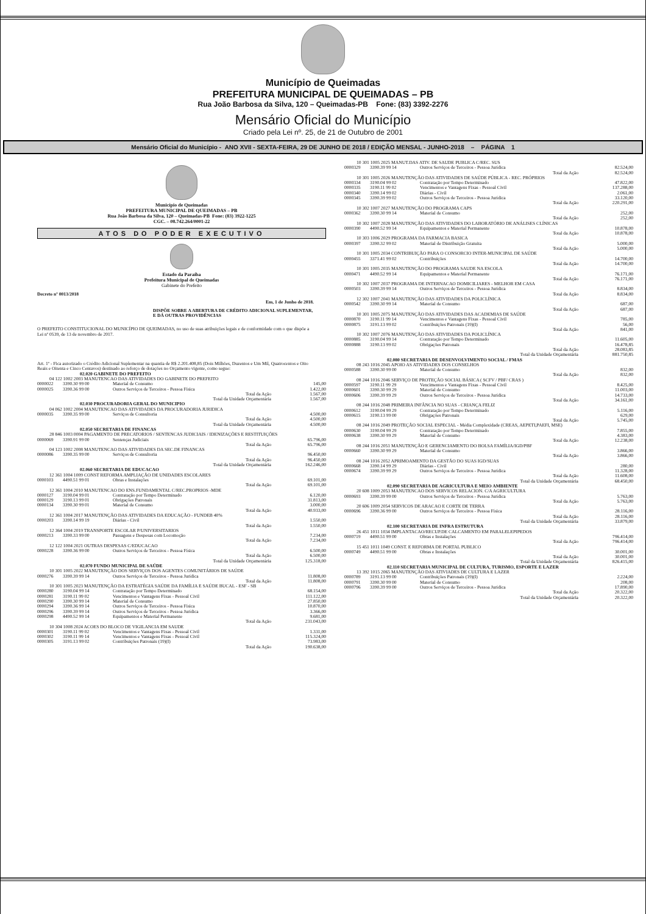Município de Queimadas
PREFEITURA MUNICIPAL DE QUEIMADAS – PB
Rua João Barbosa da Silva, 120 – Queimadas-PB Fone: (83) 3392-2276
Mensário Oficial do Município
Criado pela Lei nº. 25, de 21 de Outubro de 2001
Mensário Oficial do Município - ANO XVII - SEXTA-FEIRA, 29 DE JUNHO DE 2018 / EDIÇÃO MENSAL - JUNHO-2018 – PÁGINA 1
Município de Queimadas
PREFEITURA MUNICIPAL DE QUEIMADAS – PB
Rua João Barbosa da Silva, 120 – Queimadas-PB Fone: (83) 3922-1225
CGC. – 08.742.264/0001-22
ATOS DO PODER EXECUTIVO
Estado da Paraíba
Prefeitura Municipal de Queimadas
Gabinete do Prefeito
Decreto nº 0013/2018
Em, 1 de Junho de 2018.
DISPÕE SOBRE A ABERTURA DE CRÉDITO ADICIONAL SUPLEMENTAR, E DÁ OUTRAS PROVIDÊNCIAS
O PREFEITO CONSTITUCIONAL DO MUNICÍPIO DE QUEIMADAS, no uso de suas atribuições legais e de conformidade com o que dispõe a Lei nº 0539, de 13 de novembro de 2017.
Art. 1º - Fica autorizado o Crédito Adicional Suplementar na quantia de R$ 2.201.408,85 (Dois Milhões, Duzentos e Um Mil, Quatrocentos e Oito Reais e Oitenta e Cinco Centavos) destinado ao reforço de dotações no Orçamento vigente, como segue:
| 02.020 GABINETE DO PREFEITO | | | |
| 04 122 1002 2003 MANUTENCAO DAS ATIVIDADES DO GABINETE DO PREFEITO | | | |
| 0000022 | 3390.30 99 00 | Material de Consumo | 145,00 |
| 0000025 | 3390.36 99 00 | Outros Serviços de Terceiros - Pessoa Física | 1.422,00 |
| Total da Ação | | | 1.567,00 |
| Total da Unidade Orçamentária | | | 1.567,00 |
| 02.030 PROCURADORIA GERAL DO MUNICIPIO | | | |
| 04 062 1002 2004 MANUTENCAO DAS ATIVIDADES DA PROCURADORIA JURIDICA | | | |
| 0000035 | 3390.35 99 00 | Serviços de Consultoria | 4.500,00 |
| Total da Ação | | | 4.500,00 |
| Total da Unidade Orçamentária | | | 4.500,00 |
| 02.050 SECRETARIA DE FINANCAS | | | |
| 28 846 1003 0004 PAGAMENTO DE PRECATORIOS / SENTENCAS JUDICIAIS / IDENIZAÇÕES E RESTITUIÇÕES | | | |
| 0000069 | 3390.91 99 00 | Sentenças Judiciais | 65.796,00 |
| Total da Ação | | | 65.796,00 |
| 04 123 1002 2008 MANUTENCAO DAS ATIVIDADES DA SEC.DE FINANCAS | | | |
| 0000086 | 3390.35 99 00 | Serviços de Consultoria | 96.450,00 |
| Total da Ação | | | 96.450,00 |
| Total da Unidade Orçamentária | | | 162.246,00 |
| 02.060 SECRETARIA DE EDUCACAO | | | |
| 12 361 1004 1009 CONST REFORMA AMPLIAÇÃO DE UNIDADES ESCOLARES | | | |
| 0000103 | 4490.51 99 01 | Obras e Instalações | 69.101,00 |
| Total da Ação | | | 69.101,00 |
| 12 361 1004 2010 MANUTENCAO DO ENS.FUNDAMENTAL C/REC.PROPRIOS -MDE | | | |
| 0000127 | 3190.04 99 01 | Contratação por Tempo Determinado | 6.120,00 |
| 0000129 | 3190.13 99 01 | Obrigações Patronais | 31.813,00 |
| 0000134 | 3390.30 99 01 | Material de Consumo | 3.000,00 |
| Total da Ação | | | 40.933,00 |
| 12 361 1004 2017 MANUTENÇÃO DAS ATIVIDADES DA EDUCAÇÃO - FUNDEB 40% | | | |
| 0000203 | 3390.14 99 19 | Diárias - Civil | 1.550,00 |
| Total da Ação | | | 1.550,00 |
| 12 364 1004 2019 TRANSPORTE ESCOLAR P/UNIVERSITARIOS | | | |
| 0000213 | 3390.33 99 00 | Passagens e Despesas com Locomoção | 7.234,00 |
| Total da Ação | | | 7.234,00 |
| 12 122 1004 2021 OUTRAS DESPESAS C/EDUCACAO | | | |
| 0000228 | 3390.36 99 00 | Outros Serviços de Terceiros - Pessoa Física | 6.500,00 |
| Total da Ação | | | 6.500,00 |
| Total da Unidade Orçamentária | | | 125.318,00 |
| 02.070 FUNDO MUNICIPAL DE SAÚDE | | | |
| 10 301 1005 2022 MANUTENÇÃO DOS SERVIÇOS DOS AGENTES COMUNITÁRIOS DE SAÚDE | | | |
| 0000276 | 3390.39 99 14 | Outros Serviços de Terceiros - Pessoa Jurídica | 11.808,00 |
| Total da Ação | | | 11.808,00 |
| 10 301 1005 2023 MANUTENÇÃO DA ESTRATÉGIA SAÚDE DA FAMÍLIA E SAÚDE BUCAL - ESF - SB | | | |
| 0000280 | 3190.04 99 14 | Contratação por Tempo Determinado | 68.154,00 |
| 0000281 | 3190.11 99 02 | Vencimentos e Vantagens Fixas - Pessoal Civil | 111.122,00 |
| 0000290 | 3390.30 99 14 | Material de Consumo | 27.850,00 |
| 0000294 | 3390.36 99 14 | Outros Serviços de Terceiros - Pessoa Física | 10.870,00 |
| 0000296 | 3390.39 99 14 | Outros Serviços de Terceiros - Pessoa Jurídica | 3.366,00 |
| 0000298 | 4490.52 99 14 | Equipamentos e Material Permanente | 9.681,00 |
| Total da Ação | | | 231.043,00 |
| 10 304 1008 2024 ACOES DO BLOCO DE VIGILANCIA EM SAUDE | | | |
| 0000301 | 3190.11 99 02 | Vencimentos e Vantagens Fixas - Pessoal Civil | 1.331,00 |
| 0000302 | 3190.11 99 14 | Vencimentos e Vantagens Fixas - Pessoal Civil | 115.324,00 |
| 0000305 | 3191.13 99 02 | Contribuições Patronais (19)(I) | 73.983,00 |
| Total da Ação | | | 190.638,00 |
| 10 301 1005 2025 MANUT.DAS ATIV. DE SAUDE PUBLICA C/REC. SUS | | | |
| 0000329 | 3390.39 99 14 | Outros Serviços de Terceiros - Pessoa Jurídica | 82.524,00 |
| Total da Ação | | | 82.524,00 |
| 10 301 1005 2026 MANUTENÇÃO DAS ATIVIDADES DE SAÚDE PÚBLICA - REC. PRÓPRIOS | | | |
| 0000334 | 3190.04 99 02 | Contratação por Tempo Determinado | 47.822,00 |
| 0000335 | 3190.11 99 02 | Vencimentos e Vantagens Fixas - Pessoal Civil | 137.288,00 |
| 0000340 | 3390.14 99 02 | Diárias - Civil | 2.061,00 |
| 0000345 | 3390.39 99 02 | Outros Serviços de Terceiros - Pessoa Jurídica | 33.120,00 |
| Total da Ação | | | 220.291,00 |
| 10 302 1007 2027 MANUTENÇÃO DO PROGRAMA CAPS | | | |
| 0000362 | 3390.30 99 14 | Material de Consumo | 252,00 |
| Total da Ação | | | 252,00 |
| 10 302 1007 2028 MANUTENÇÃO DAS ATIVIDADES DO LABORATÓRIO DE ANÁLISES CLÍNICAS | | | |
| 0000390 | 4490.52 99 14 | Equipamentos e Material Permanente | 10.878,00 |
| Total da Ação | | | 10.878,00 |
| 10 303 1006 2029 PROGRAMA DA FARMACIA BASICA | | | |
| 0000397 | 3390.32 99 02 | Material de Distribuição Gratuita | 5.000,00 |
| Total da Ação | | | 5.000,00 |
| 10 301 1005 2034 CONTRIBUIÇÃO PARA O CONSORCIO INTER-MUNICIPAL DE SAÚDE | | | |
| 0000455 | 3371.41 99 02 | Contribuições | 14.700,00 |
| Total da Ação | | | 14.700,00 |
| 10 301 1005 2035 MANUTENÇÃO DO PROGRAMA SAUDE NA ESCOLA | | | |
| 0000471 | 4490.52 99 14 | Equipamentos e Material Permanente | 76.171,00 |
| Total da Ação | | | 76.171,00 |
| 10 302 1007 2037 PROGRAMA DE INTERNACAO DOMICILIARES - MELHOR EM CASA | | | |
| 0000503 | 3390.39 99 14 | Outros Serviços de Terceiros - Pessoa Jurídica | 8.834,00 |
| Total da Ação | | | 8.834,00 |
| 12 302 1007 2041 MANUTENÇÃO DAS ATIVIDADES DA POLICLÍNICA | | | |
| 0000542 | 3390.30 99 14 | Material de Consumo | 687,00 |
| Total da Ação | | | 687,00 |
| 10 301 1005 2075 MANUTENÇÃO DAS ATIVIDADES DAS ACADEMIAS DE SAÚDE | | | |
| 0000870 | 3190.11 99 14 | Vencimentos e Vantagens Fixas - Pessoal Civil | 785,00 |
| 0000875 | 3191.13 99 02 | Contribuições Patronais (19)(I) | 56,00 |
| Total da Ação | | | 841,00 |
| 10 302 1007 2076 MANUTENÇÃO DAS ATIVIDADES DA POLICLÍNICA | | | |
| 0000885 | 3190.04 99 14 | Contratação por Tempo Determinado | 11.605,00 |
| 0000888 | 3190.13 99 02 | Obrigações Patronais | 16.478,85 |
| Total da Ação | | | 28.083,85 |
| Total da Unidade Orçamentária | | | 881.750,85 |
| 02.080 SECRETARIA DE DESENVOLVIMENTO SOCIAL / FMAS | | | |
| 08 243 1016 2045 APOIO AS ATIVIDADES DOS CONSELHOS | | | |
| 0000588 | 3390.30 99 00 | Material de Consumo | 832,00 |
| Total da Ação | | | 832,00 |
| 08 244 1016 2046 SERVIÇO DE PROTEÇÃO SOCIAL BÁSICA ( SCFV / PBF/ CRAS ) | | | |
| 0000597 | 3190.11 99 29 | Vencimentos e Vantagens Fixas - Pessoal Civil | 8.425,00 |
| 0000601 | 3390.30 99 29 | Material de Consumo | 11.003,00 |
| 0000606 | 3390.39 99 29 | Outros Serviços de Terceiros - Pessoa Jurídica | 14.733,00 |
| Total da Ação | | | 34.161,00 |
| 08 244 1016 2048 PRIMEIRA INFÂNCIA NO SUAS - CRIANÇA FELIZ | | | |
| 0000612 | 3190.04 99 29 | Contratação por Tempo Determinado | 5.116,00 |
| 0000615 | 3190.13 99 00 | Obrigações Patronais | 629,00 |
| Total da Ação | | | 5.745,00 |
| 08 244 1016 2049 PROTEÇÃO SOCIAL ESPECIAL - Média Complexidade (CREAS, AEPETI,PAEFI, MSE) | | | |
| 0000630 | 3190.04 99 29 | Contratação por Tempo Determinado | 7.855,00 |
| 0000638 | 3390.30 99 29 | Material de Consumo | 4.383,00 |
| Total da Ação | | | 12.238,00 |
| 08 244 1016 2051 MANUTENÇÃO E GERENCIAMENTO DO BOLSA FAMÍLIA/IGD/PBF | | | |
| 0000660 | 3390.30 99 29 | Material de Consumo | 3.866,00 |
| Total da Ação | | | 3.866,00 |
| 08 244 1016 2052 APRIMOAMENTO DA GESTÃO DO SUAS IGD/SUAS | | | |
| 0000668 | 3390.14 99 29 | Diárias - Civil | 280,00 |
| 0000674 | 3390.39 99 29 | Outros Serviços de Terceiros - Pessoa Jurídica | 11.328,00 |
| Total da Ação | | | 11.608,00 |
| Total da Unidade Orçamentária | | | 68.450,00 |
| 02.090 SECRETARIA DE AGRICULTURA E MEIO AMBIENTE | | | |
| 20 608 1009 2053 MANUTENCAO DOS SERVICOS RELACION. C/A AGRICULTURA | | | |
| 0000693 | 3390.39 99 00 | Outros Serviços de Terceiros - Pessoa Jurídica | 5.763,00 |
| Total da Ação | | | 5.763,00 |
| 20 606 1009 2054 SERVICOS DE ARACAO E CORTE DE TERRA | | | |
| 0000696 | 3390.36 99 00 | Outros Serviços de Terceiros - Pessoa Física | 28.116,00 |
| Total da Ação | | | 28.116,00 |
| Total da Unidade Orçamentária | | | 33.879,00 |
| 02.100 SECRETARIA DE INFRA ESTRUTURA | | | |
| 26 451 1011 1034 IMPLANTACAO/RECUP.DE CALCAMENTO EM PARALELEPIPEDOS | | | |
| 0000719 | 4490.51 99 00 | Obras e Instalações | 796.414,00 |
| Total da Ação | | | 796.414,00 |
| 15 451 1011 1049 CONST. E REFORMA DE PORTAL PUBLICO | | | |
| 0000749 | 4490.51 99 00 | Obras e Instalações | 30.001,00 |
| Total da Ação | | | 30.001,00 |
| Total da Unidade Orçamentária | | | 826.415,00 |
| 02.110 SECRETARIA MUNICIPAL DE CULTURA, TURISMO, ESPORTE E LAZER | | | |
| 13 392 1015 2065 MANUTENÇÃO DAS ATIVIADES DE CULTURA E LAZER | | | |
| 0000789 | 3191.13 99 00 | Contribuições Patronais (19)(I) | 2.224,00 |
| 0000791 | 3390.30 99 00 | Material de Consumo | 208,00 |
| 0000796 | 3390.39 99 00 | Outros Serviços de Terceiros - Pessoa Jurídica | 17.890,00 |
| Total da Ação | | | 20.322,00 |
| Total da Unidade Orçamentária | | | 20.322,00 |